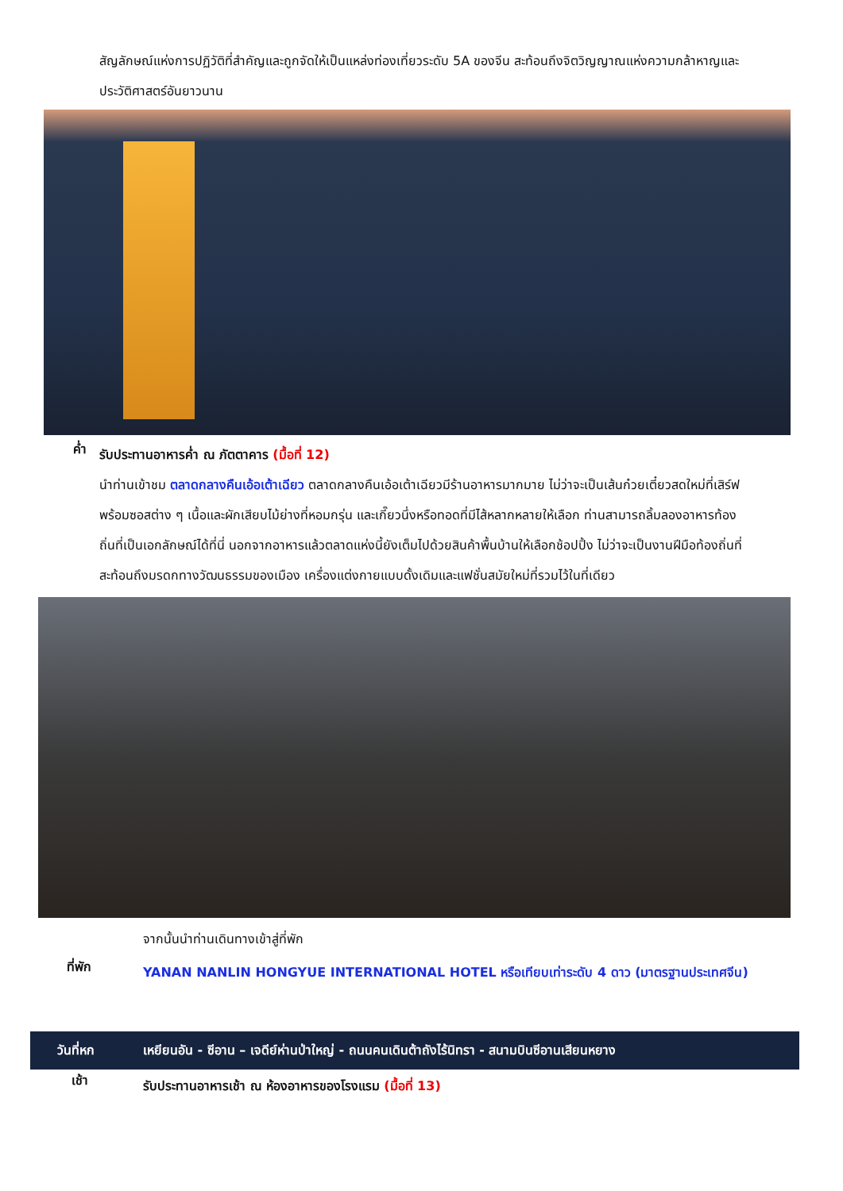สัญลักษณ์แห่งการปฏิวัติที่สำคัญและถูกจัดให้เป็นแหล่งท่องเที่ยวระดับ 5A ของจีน สะท้อนถึงจิตวิญญาณแห่งความกล้าหาญและประวัติศาสตร์อันยาวนาน
ค่ำ
รับประทานอาหารค่ำ ณ ภัตตาคาร (มื้อที่ 12)
นำท่านเข้าชม ตลาดกลางคืนเอ้อเต้าเฉียว ตลาดกลางคืนเอ้อเต้าเฉียวมีร้านอาหารมากมาย ไม่ว่าจะเป็นเส้นก๋วยเตี๋ยวสดใหม่ที่เสิร์ฟพร้อมซอสต่าง ๆ เนื้อและผักเสียบไม้ย่างที่หอมกรุ่น และเกี๊ยวนึ่งหรือทอดที่มีไส้หลากหลายให้เลือก ท่านสามารถลิ้มลองอาหารท้องถิ่นที่เป็นเอกลักษณ์ได้ที่นี่ นอกจากอาหารแล้วตลาดแห่งนี้ยังเต็มไปด้วยสินค้าพื้นบ้านให้เลือกช้อปปิ้ง ไม่ว่าจะเป็นงานฝีมือท้องถิ่นที่สะท้อนถึงมรดกทางวัฒนธรรมของเมือง เครื่องแต่งกายแบบดั้งเดิมและแฟชั่นสมัยใหม่ที่รวมไว้ในที่เดียว
จากนั้นนำท่านเดินทางเข้าสู่ที่พัก
ที่พัก
YANAN NANLIN HONGYUE INTERNATIONAL HOTEL หรือเทียบเท่าระดับ 4 ดาว (มาตรฐานประเทศจีน)
วันที่หก
เหยียนอัน - ซีอาน – เจดีย์ห่านป่าใหญ่ - ถนนคนเดินต้าถังไร้นิทรา - สนามบินซีอานเสียนหยาง
เช้า
รับประทานอาหารเช้า ณ ห้องอาหารของโรงแรม (มื้อที่ 13)